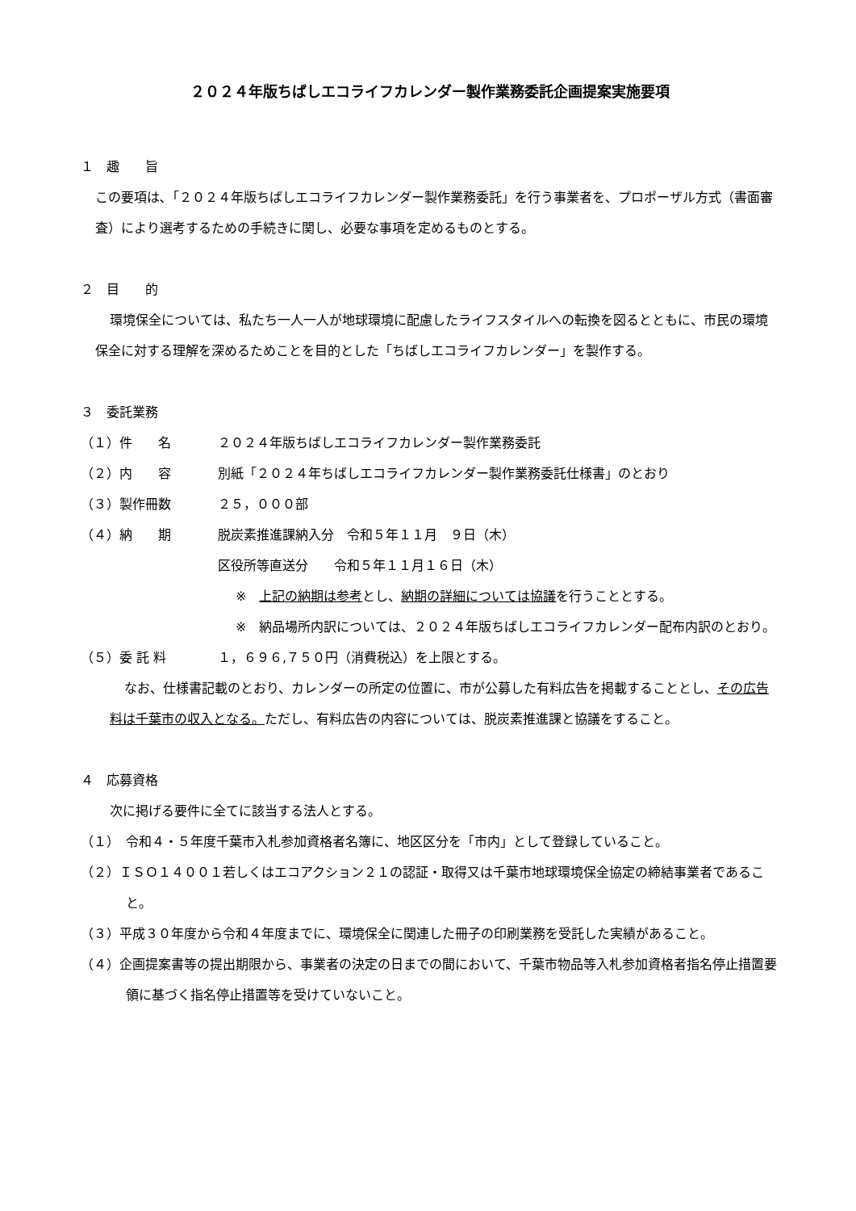２０２４年版ちばしエコライフカレンダー製作業務委託企画提案実施要項
１　趣　　旨
この要項は､「２０２４年版ちばしエコライフカレンダー製作業務委託」を行う事業者を、プロポーザル方式（書面審査）により選考するための手続きに関し、必要な事項を定めるものとする。
２　目　　的
環境保全については、私たち一人一人が地球環境に配慮したライフスタイルへの転換を図るとともに、市民の環境保全に対する理解を深めるためことを目的とした「ちばしエコライフカレンダー」を製作する。
３　委託業務
（１）件　　名 ２０２４年版ちばしエコライフカレンダー製作業務委託
（２）内　　容 別紙「２０２４年ちばしエコライフカレンダー製作業務委託仕様書」のとおり
（３）製作冊数 ２５，０００部
（４）納　　期 脱炭素推進課納入分　令和５年１１月　９日（木）
区役所等直送分　　令和５年１１月１６日（木）
※　上記の納期は参考とし、納期の詳細については協議を行うこととする。
※　納品場所内訳については、２０２４年版ちばしエコライフカレンダー配布内訳のとおり。
（５）委 託 料 １，６９６,７５０円（消費税込）を上限とする。
なお、仕様書記載のとおり、カレンダーの所定の位置に、市が公募した有料広告を掲載することとし、その広告料は千葉市の収入となる。ただし、有料広告の内容については、脱炭素推進課と協議をすること。
４　応募資格
次に掲げる要件に全てに該当する法人とする。
（１）　令和４・５年度千葉市入札参加資格者名簿に、地区区分を「市内」として登録していること。
（２）ＩＳＯ１４００１若しくはエコアクション２１の認証・取得又は千葉市地球環境保全協定の締結事業者であること。
（３）平成３０年度から令和４年度までに、環境保全に関連した冊子の印刷業務を受託した実績があること。
（４）企画提案書等の提出期限から、事業者の決定の日までの間において、千葉市物品等入札参加資格者指名停止措置要領に基づく指名停止措置等を受けていないこと。